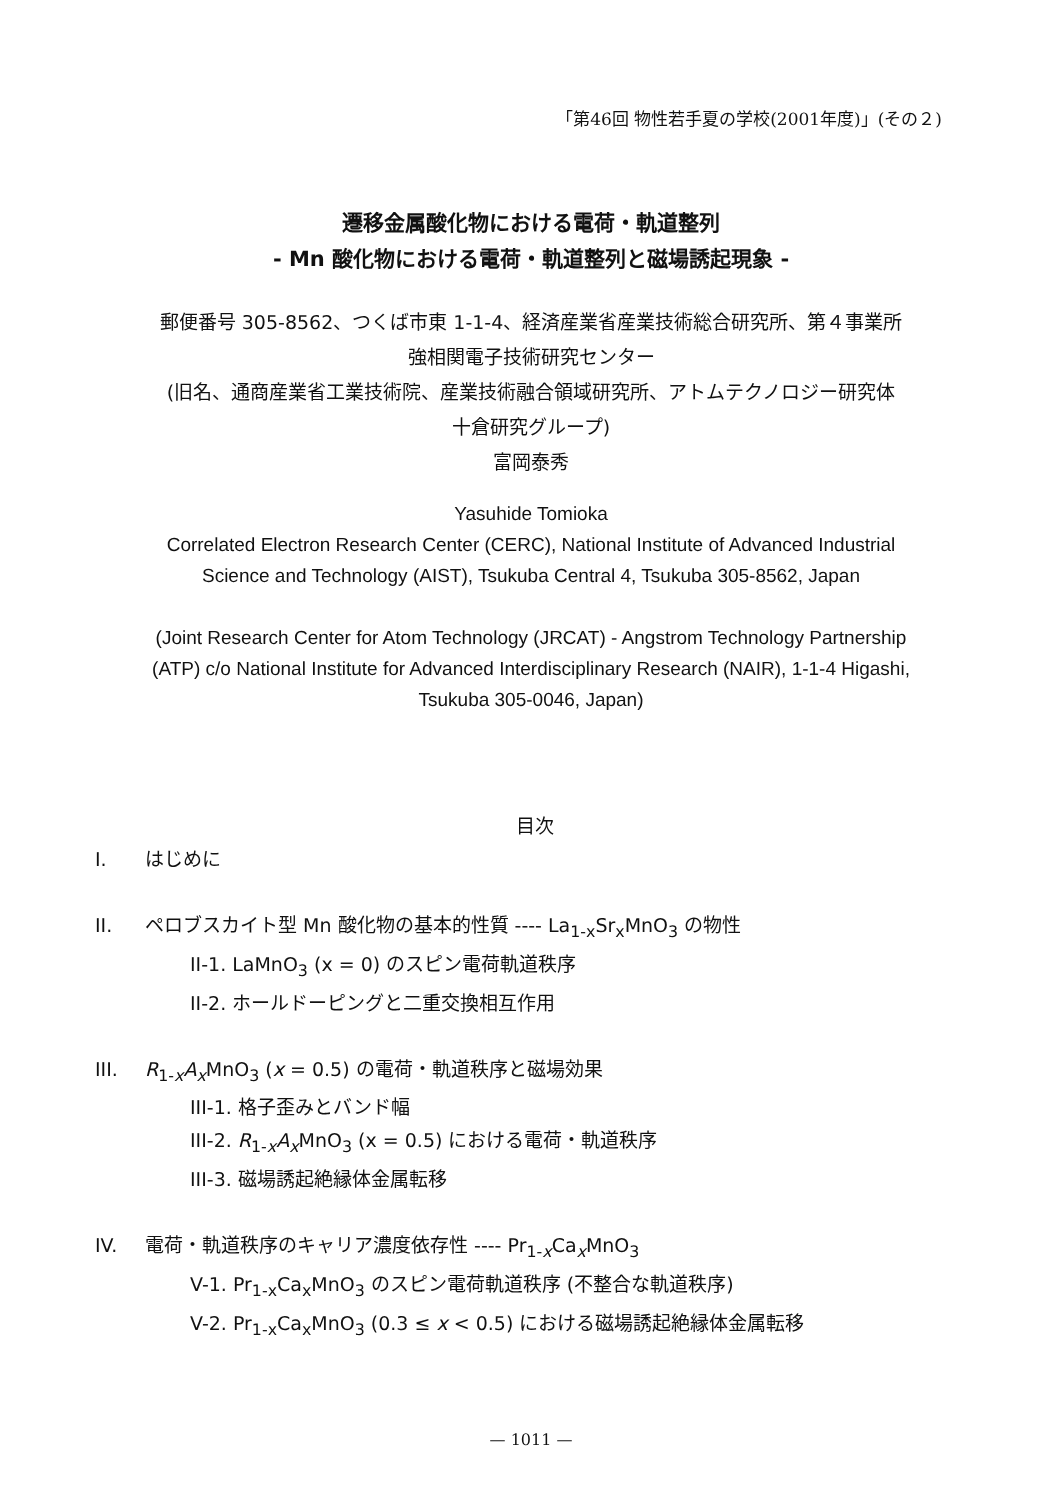「第46回 物性若手夏の学校(2001年度)」(その２)
遷移金属酸化物における電荷・軌道整列
- Mn 酸化物における電荷・軌道整列と磁場誘起現象 -
郵便番号 305-8562、つくば市東 1-1-4、経済産業省産業技術総合研究所、第４事業所
強相関電子技術研究センター
(旧名、通商産業省工業技術院、産業技術融合領域研究所、アトムテクノロジー研究体
十倉研究グループ)
富岡泰秀
Yasuhide Tomioka
Correlated Electron Research Center (CERC), National Institute of Advanced Industrial
Science and Technology (AIST), Tsukuba Central 4, Tsukuba 305-8562, Japan
(Joint Research Center for Atom Technology (JRCAT) - Angstrom Technology Partnership
(ATP) c/o National Institute for Advanced Interdisciplinary Research (NAIR), 1-1-4 Higashi,
Tsukuba 305-0046, Japan)
目次
I. はじめに
II. ペロブスカイト型 Mn 酸化物の基本的性質 ---- La<sub>1-x</sub>Sr<sub>x</sub>MnO<sub>3</sub> の物性
II-1. LaMnO<sub>3</sub> (x = 0) のスピン電荷軌道秩序
II-2. ホールドーピングと二重交換相互作用
III. R<sub>1-x</sub>A<sub>x</sub>MnO<sub>3</sub> (x = 0.5) の電荷・軌道秩序と磁場効果
III-1. 格子歪みとバンド幅
III-2. R<sub>1-x</sub>A<sub>x</sub>MnO<sub>3</sub> (x = 0.5) における電荷・軌道秩序
III-3. 磁場誘起絶縁体金属転移
IV. 電荷・軌道秩序のキャリア濃度依存性 ---- Pr<sub>1-x</sub>Ca<sub>x</sub>MnO<sub>3</sub>
V-1. Pr<sub>1-x</sub>Ca<sub>x</sub>MnO<sub>3</sub> のスピン電荷軌道秩序 (不整合な軌道秩序)
V-2. Pr<sub>1-x</sub>Ca<sub>x</sub>MnO<sub>3</sub> (0.3 ≤ x < 0.5) における磁場誘起絶縁体金属転移
— 1011 —